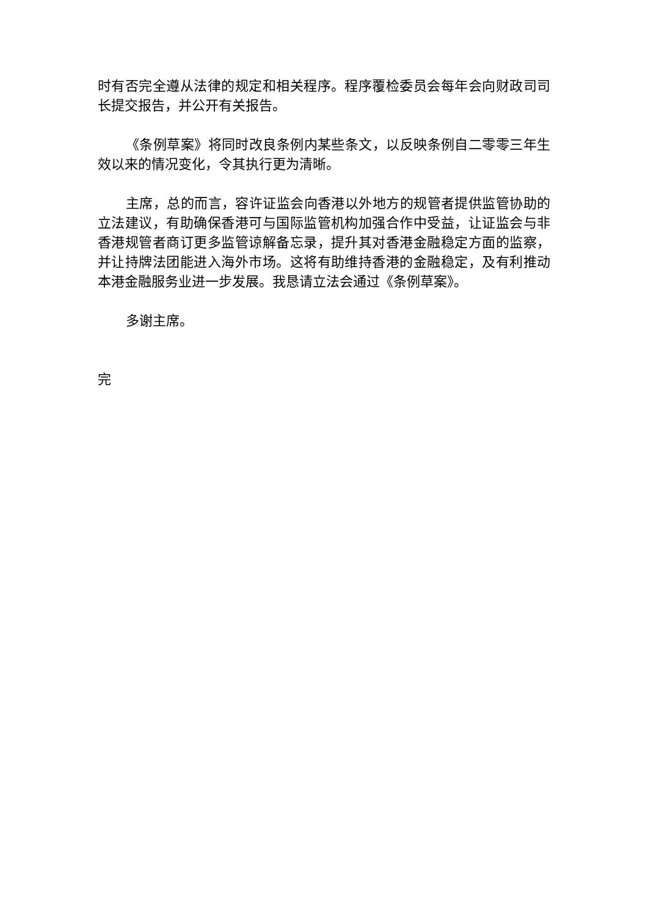时有否完全遵从法律的规定和相关程序。程序覆检委员会每年会向财政司司长提交报告，并公开有关报告。
《条例草案》将同时改良条例内某些条文，以反映条例自二零零三年生效以来的情况变化，令其执行更为清晰。
主席，总的而言，容许证监会向香港以外地方的规管者提供监管协助的立法建议，有助确保香港可与国际监管机构加强合作中受益，让证监会与非香港规管者商订更多监管谅解备忘录，提升其对香港金融稳定方面的监察，并让持牌法团能进入海外市场。这将有助维持香港的金融稳定，及有利推动本港金融服务业进一步发展。我恳请立法会通过《条例草案》。
多谢主席。
完